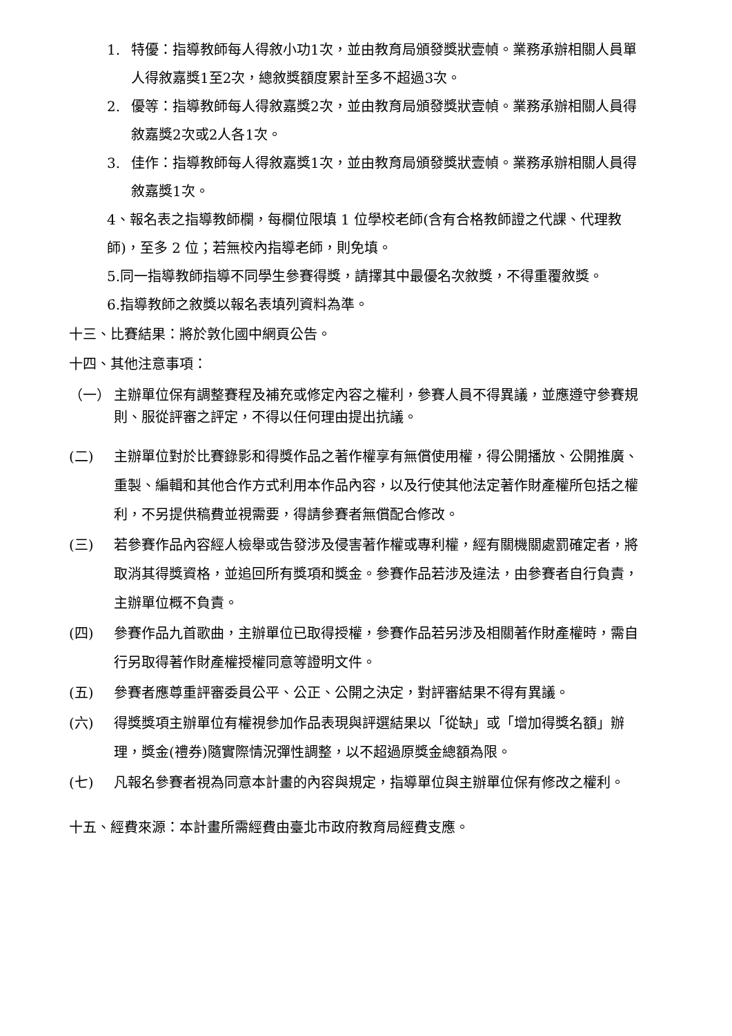1. 特優：指導教師每人得敘小功1次，並由教育局頒發獎狀壹幀。業務承辦相關人員單人得敘嘉獎1至2次，總敘獎額度累計至多不超過3次。
2. 優等：指導教師每人得敘嘉獎2次，並由教育局頒發獎狀壹幀。業務承辦相關人員得敘嘉獎2次或2人各1次。
3. 佳作：指導教師每人得敘嘉獎1次，並由教育局頒發獎狀壹幀。業務承辦相關人員得敘嘉獎1次。
4、報名表之指導教師欄，每欄位限填 1 位學校老師(含有合格教師證之代課、代理教師)，至多 2 位；若無校內指導老師，則免填。
5.同一指導教師指導不同學生參賽得獎，請擇其中最優名次敘獎，不得重覆敘獎。
6.指導教師之敘獎以報名表填列資料為準。
十三、比賽結果：將於敦化國中網頁公告。
十四、其他注意事項：
（一） 主辦單位保有調整賽程及補充或修定內容之權利，參賽人員不得異議，並應遵守參賽規則、服從評審之評定，不得以任何理由提出抗議。
(二) 主辦單位對於比賽錄影和得獎作品之著作權享有無償使用權，得公開播放、公開推廣、重製、編輯和其他合作方式利用本作品內容，以及行使其他法定著作財產權所包括之權利，不另提供稿費並視需要，得請參賽者無償配合修改。
(三) 若參賽作品內容經人檢舉或告發涉及侵害著作權或專利權，經有關機關處罰確定者，將取消其得獎資格，並追回所有獎項和獎金。參賽作品若涉及違法，由參賽者自行負責，主辦單位概不負責。
(四) 參賽作品九首歌曲，主辦單位已取得授權，參賽作品若另涉及相關著作財產權時，需自行另取得著作財產權授權同意等證明文件。
(五) 參賽者應尊重評審委員公平、公正、公開之決定，對評審結果不得有異議。
(六) 得獎獎項主辦單位有權視參加作品表現與評選結果以「從缺」或「增加得獎名額」辦理，獎金(禮券)隨實際情況彈性調整，以不超過原獎金總額為限。
(七) 凡報名參賽者視為同意本計畫的內容與規定，指導單位與主辦單位保有修改之權利。
十五、經費來源：本計畫所需經費由臺北市政府教育局經費支應。